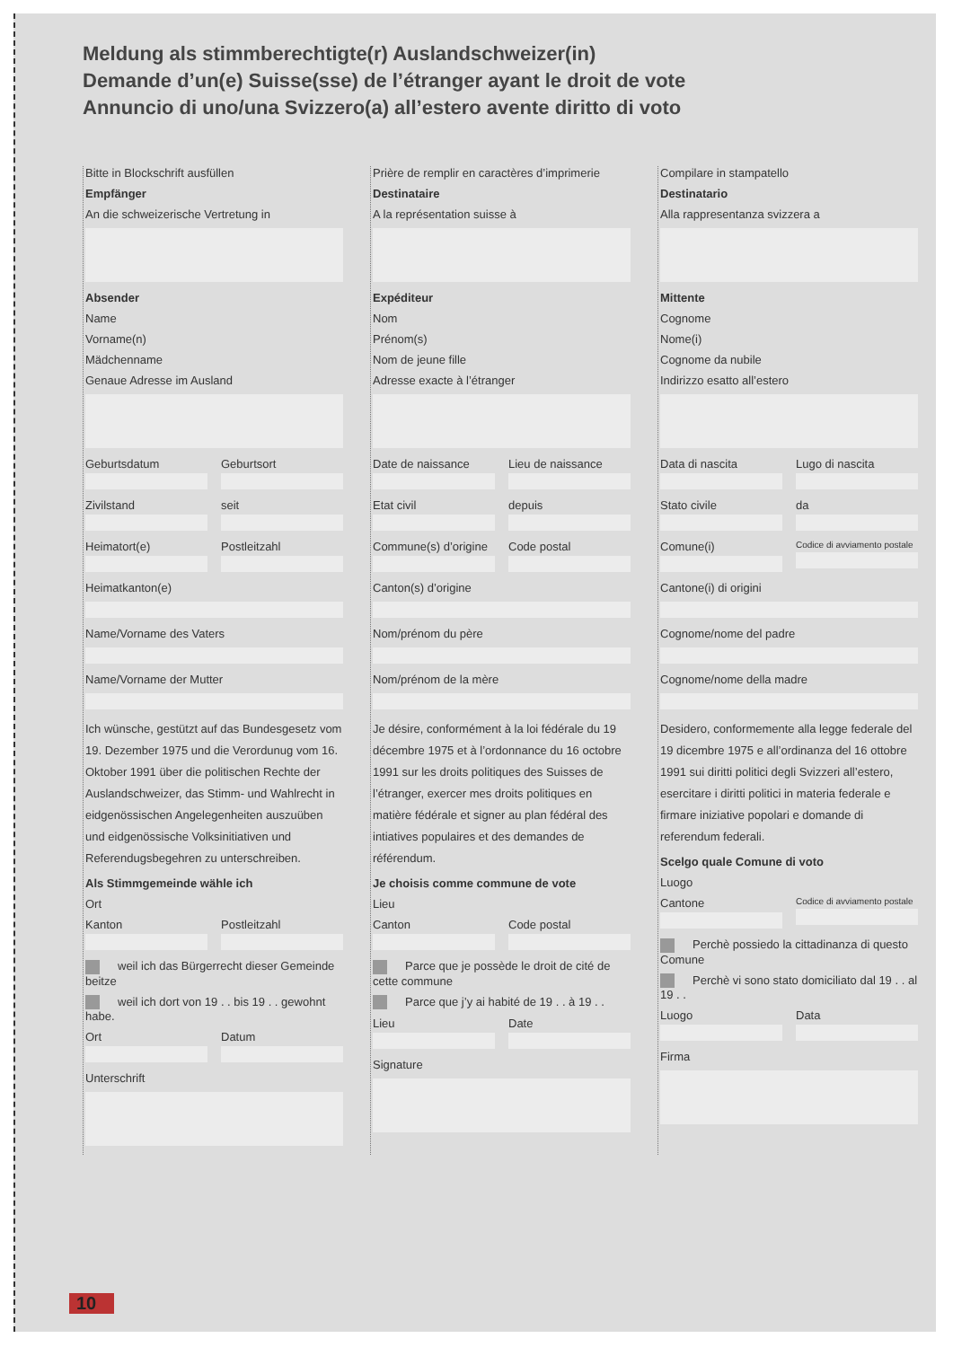Meldung als stimmberechtigte(r) Auslandschweizer(in)
Demande d’un(e) Suisse(sse) de l’étranger ayant le droit de vote
Annuncio di uno/una Svizzero(a) all’estero avente diritto di voto
Bitte in Blockschrift ausfüllen
Empfänger
An die schweizerische Vertretung in
Absender
Name
Vorname(n)
Mädchenname
Genaue Adresse im Ausland
Geburtsdatum Geburtsort
Zivilstand seit
Heimatort(e) Postleitzahl
Heimatkanton(e)
Name/Vorname des Vaters
Name/Vorname der Mutter
Ich wünsche, gestützt auf das Bundesgesetz vom 19. Dezember 1975 und die Verordunug vom 16. Oktober 1991 über die politischen Rechte der Auslandschweizer, das Stimm- und Wahlrecht in eidgenössischen Angelegenheiten auszuüben und eidgenössische Volksinitiativen und Referendugsbegehren zu unterschreiben.
Als Stimmgemeinde wähle ich
Ort
Kanton Postleitzahl
weil ich das Bürgerrecht dieser Gemeinde beitze
weil ich dort von 19 . . bis 19 . . gewohnt habe.
Ort Datum
Unterschrift
Prière de remplir en caractères d’imprimerie
Destinataire
A la représentation suisse à
Expéditeur
Nom
Prénom(s)
Nom de jeune fille
Adresse exacte à l’étranger
Date de naissance Lieu de naissance
Etat civil depuis
Commune(s) d’origine Code postal
Canton(s) d’origine
Nom/prénom du père
Nom/prénom de la mère
Je désire, conformément à la loi fédérale du 19 décembre 1975 et à l’ordonnance du 16 octobre 1991 sur les droits politiques des Suisses de l’étranger, exercer mes droits politiques en matière fédérale et signer au plan fédéral des intiatives populaires et des demandes de référendum.
Je choisis comme commune de vote
Lieu
Canton Code postal
Parce que je possède le droit de cité de cette commune
Parce que j’y ai habité de 19 . . à 19 . .
Lieu Date
Signature
Compilare in stampatello
Destinatario
Alla rappresentanza svizzera a
Mittente
Cognome
Nome(i)
Cognome da nubile
Indirizzo esatto all’estero
Data di nascita Lugo di nascita
Stato civile da
Comune(i)
Codice di avviamento postale
Cantone(i) di origini
Cognome/nome del padre
Cognome/nome della madre
Desidero, conformemente alla legge federale del 19 dicembre 1975 e all’ordinanza del 16 ottobre 1991 sui diritti politici degli Svizzeri all’estero, esercitare i diritti politici in materia federale e firmare iniziative popolari e domande di referendum federali.
Scelgo quale Comune di voto
Luogo
Cantone
Codice di avviamento postale
Perchè possiedo la cittadinanza di questo Comune
Perchè vi sono stato domiciliato dal 19 . . al 19 . .
Luogo Data
Firma
10